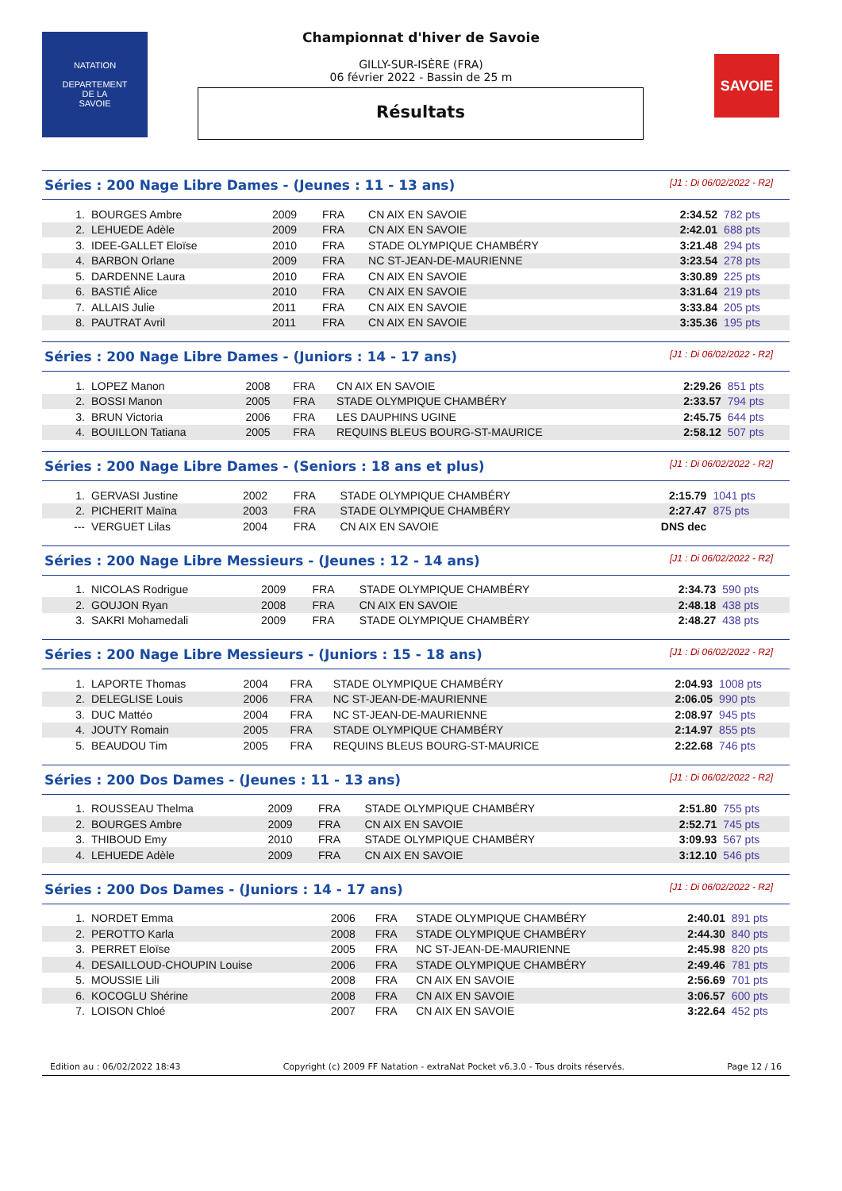NATATION
DEPARTEMENT
DE LA
SAVOIE
Championnat d'hiver de Savoie
GILLY-SUR-ISÈRE (FRA)
06 février 2022 - Bassin de 25 m
Résultats
SAVOIE
Séries : 200 Nage Libre Dames - (Jeunes : 11 - 13 ans) [J1 : Di 06/02/2022 - R2]
| 1. | BOURGES Ambre | 2009 | FRA | CN AIX EN SAVOIE | 2:34.52 | 782 pts |
| 2. | LEHUEDE Adèle | 2009 | FRA | CN AIX EN SAVOIE | 2:42.01 | 688 pts |
| 3. | IDEE-GALLET Eloïse | 2010 | FRA | STADE OLYMPIQUE CHAMBÉRY | 3:21.48 | 294 pts |
| 4. | BARBON Orlane | 2009 | FRA | NC ST-JEAN-DE-MAURIENNE | 3:23.54 | 278 pts |
| 5. | DARDENNE Laura | 2010 | FRA | CN AIX EN SAVOIE | 3:30.89 | 225 pts |
| 6. | BASTIÉ Alice | 2010 | FRA | CN AIX EN SAVOIE | 3:31.64 | 219 pts |
| 7. | ALLAIS Julie | 2011 | FRA | CN AIX EN SAVOIE | 3:33.84 | 205 pts |
| 8. | PAUTRAT Avril | 2011 | FRA | CN AIX EN SAVOIE | 3:35.36 | 195 pts |
Séries : 200 Nage Libre Dames - (Juniors : 14 - 17 ans) [J1 : Di 06/02/2022 - R2]
| 1. | LOPEZ Manon | 2008 | FRA | CN AIX EN SAVOIE | 2:29.26 | 851 pts |
| 2. | BOSSI Manon | 2005 | FRA | STADE OLYMPIQUE CHAMBÉRY | 2:33.57 | 794 pts |
| 3. | BRUN Victoria | 2006 | FRA | LES DAUPHINS UGINE | 2:45.75 | 644 pts |
| 4. | BOUILLON Tatiana | 2005 | FRA | REQUINS BLEUS BOURG-ST-MAURICE | 2:58.12 | 507 pts |
Séries : 200 Nage Libre Dames - (Seniors : 18 ans et plus) [J1 : Di 06/02/2022 - R2]
| 1. | GERVASI Justine | 2002 | FRA | STADE OLYMPIQUE CHAMBÉRY | 2:15.79 | 1041 pts |
| 2. | PICHERIT Maïna | 2003 | FRA | STADE OLYMPIQUE CHAMBÉRY | 2:27.47 | 875 pts |
| --- | VERGUET Lilas | 2004 | FRA | CN AIX EN SAVOIE | DNS dec | |
Séries : 200 Nage Libre Messieurs - (Jeunes : 12 - 14 ans) [J1 : Di 06/02/2022 - R2]
| 1. | NICOLAS Rodrigue | 2009 | FRA | STADE OLYMPIQUE CHAMBÉRY | 2:34.73 | 590 pts |
| 2. | GOUJON Ryan | 2008 | FRA | CN AIX EN SAVOIE | 2:48.18 | 438 pts |
| 3. | SAKRI Mohamedali | 2009 | FRA | STADE OLYMPIQUE CHAMBÉRY | 2:48.27 | 438 pts |
Séries : 200 Nage Libre Messieurs - (Juniors : 15 - 18 ans) [J1 : Di 06/02/2022 - R2]
| 1. | LAPORTE Thomas | 2004 | FRA | STADE OLYMPIQUE CHAMBÉRY | 2:04.93 | 1008 pts |
| 2. | DELEGLISE Louis | 2006 | FRA | NC ST-JEAN-DE-MAURIENNE | 2:06.05 | 990 pts |
| 3. | DUC Mattéo | 2004 | FRA | NC ST-JEAN-DE-MAURIENNE | 2:08.97 | 945 pts |
| 4. | JOUTY Romain | 2005 | FRA | STADE OLYMPIQUE CHAMBÉRY | 2:14.97 | 855 pts |
| 5. | BEAUDOU Tim | 2005 | FRA | REQUINS BLEUS BOURG-ST-MAURICE | 2:22.68 | 746 pts |
Séries : 200 Dos Dames - (Jeunes : 11 - 13 ans) [J1 : Di 06/02/2022 - R2]
| 1. | ROUSSEAU Thelma | 2009 | FRA | STADE OLYMPIQUE CHAMBÉRY | 2:51.80 | 755 pts |
| 2. | BOURGES Ambre | 2009 | FRA | CN AIX EN SAVOIE | 2:52.71 | 745 pts |
| 3. | THIBOUD Emy | 2010 | FRA | STADE OLYMPIQUE CHAMBÉRY | 3:09.93 | 567 pts |
| 4. | LEHUEDE Adèle | 2009 | FRA | CN AIX EN SAVOIE | 3:12.10 | 546 pts |
Séries : 200 Dos Dames - (Juniors : 14 - 17 ans) [J1 : Di 06/02/2022 - R2]
| 1. | NORDET Emma | 2006 | FRA | STADE OLYMPIQUE CHAMBÉRY | 2:40.01 | 891 pts |
| 2. | PEROTTO Karla | 2008 | FRA | STADE OLYMPIQUE CHAMBÉRY | 2:44.30 | 840 pts |
| 3. | PERRET Eloïse | 2005 | FRA | NC ST-JEAN-DE-MAURIENNE | 2:45.98 | 820 pts |
| 4. | DESAILLOUD-CHOUPIN Louise | 2006 | FRA | STADE OLYMPIQUE CHAMBÉRY | 2:49.46 | 781 pts |
| 5. | MOUSSIE Lili | 2008 | FRA | CN AIX EN SAVOIE | 2:56.69 | 701 pts |
| 6. | KOCOGLU Shérine | 2008 | FRA | CN AIX EN SAVOIE | 3:06.57 | 600 pts |
| 7. | LOISON Chloé | 2007 | FRA | CN AIX EN SAVOIE | 3:22.64 | 452 pts |
Edition au : 06/02/2022 18:43 Copyright (c) 2009 FF Natation - extraNat Pocket v6.3.0 - Tous droits réservés. Page 12 / 16